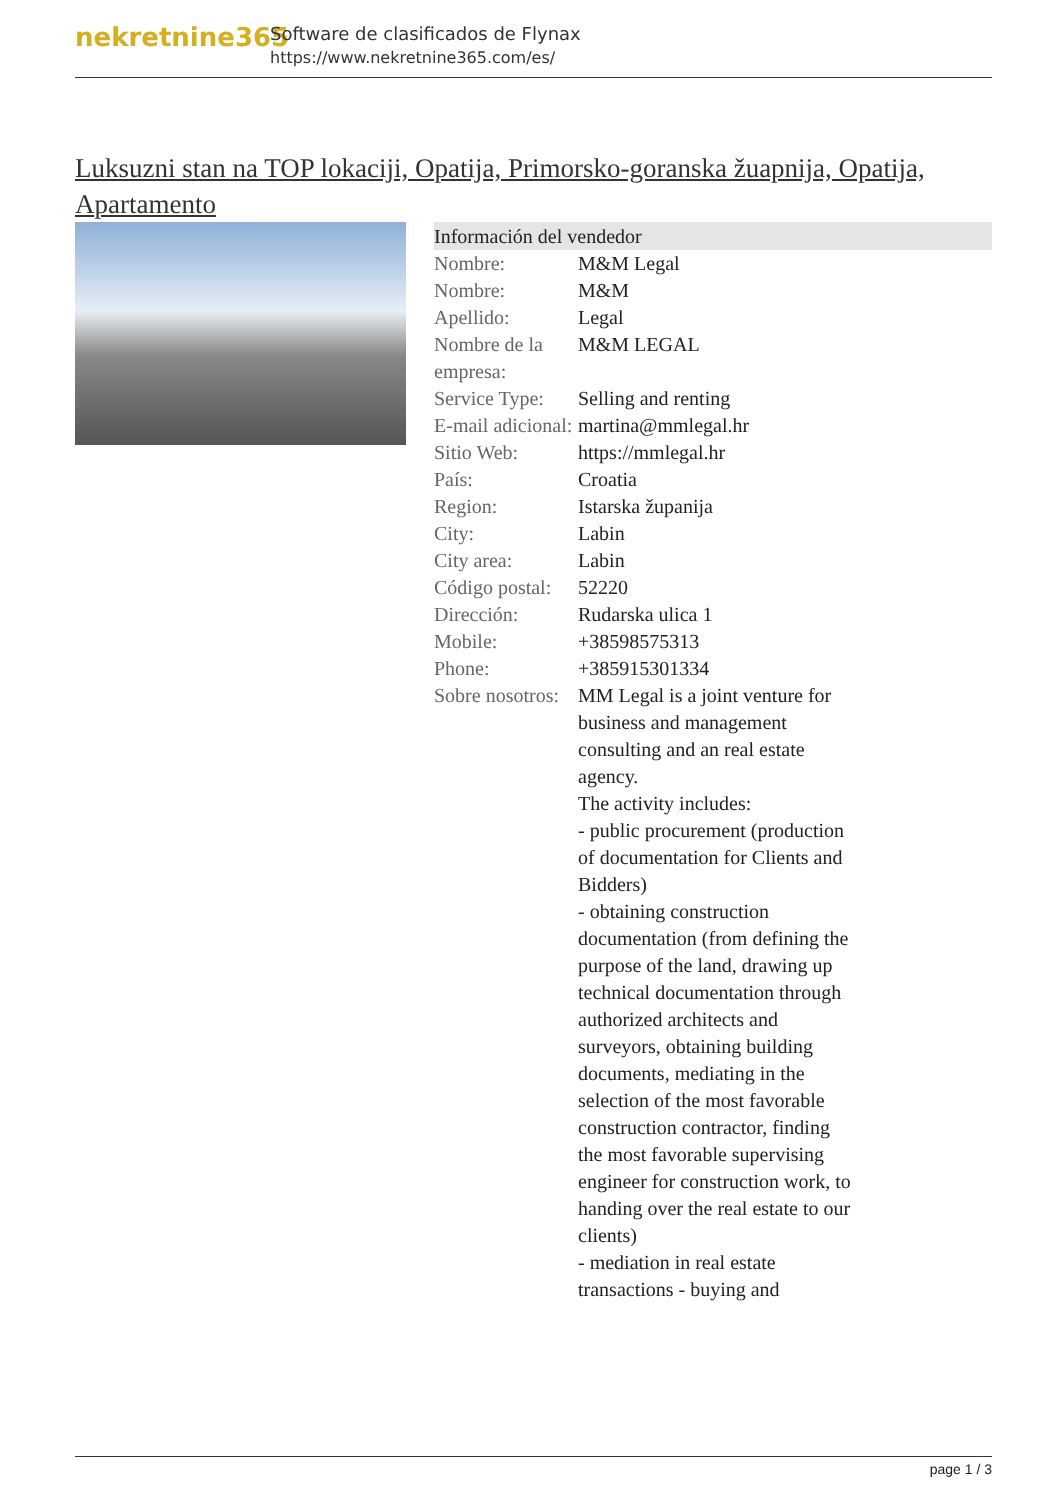nekretnine365
Software de clasificados de Flynax
https://www.nekretnine365.com/es/
Luksuzni stan na TOP lokaciji, Opatija, Primorsko-goranska žuapnija, Opatija, Apartamento
| Información del vendedor | |
| --- | --- |
| Nombre: | M&M Legal |
| Nombre: | M&M |
| Apellido: | Legal |
| Nombre de la empresa: | M&M LEGAL |
| Service Type: | Selling and renting |
| E-mail adicional: | martina@mmlegal.hr |
| Sitio Web: | https://mmlegal.hr |
| País: | Croatia |
| Region: | Istarska županija |
| City: | Labin |
| City area: | Labin |
| Código postal: | 52220 |
| Dirección: | Rudarska ulica 1 |
| Mobile: | +38598575313 |
| Phone: | +385915301334 |
| Sobre nosotros: | MM Legal is a joint venture for business and management consulting and an real estate agency. The activity includes: - public procurement (production of documentation for Clients and Bidders) - obtaining construction documentation (from defining the purpose of the land, drawing up technical documentation through authorized architects and surveyors, obtaining building documents, mediating in the selection of the most favorable construction contractor, finding the most favorable supervising engineer for construction work, to handing over the real estate to our clients) - mediation in real estate transactions - buying and |
page 1 / 3